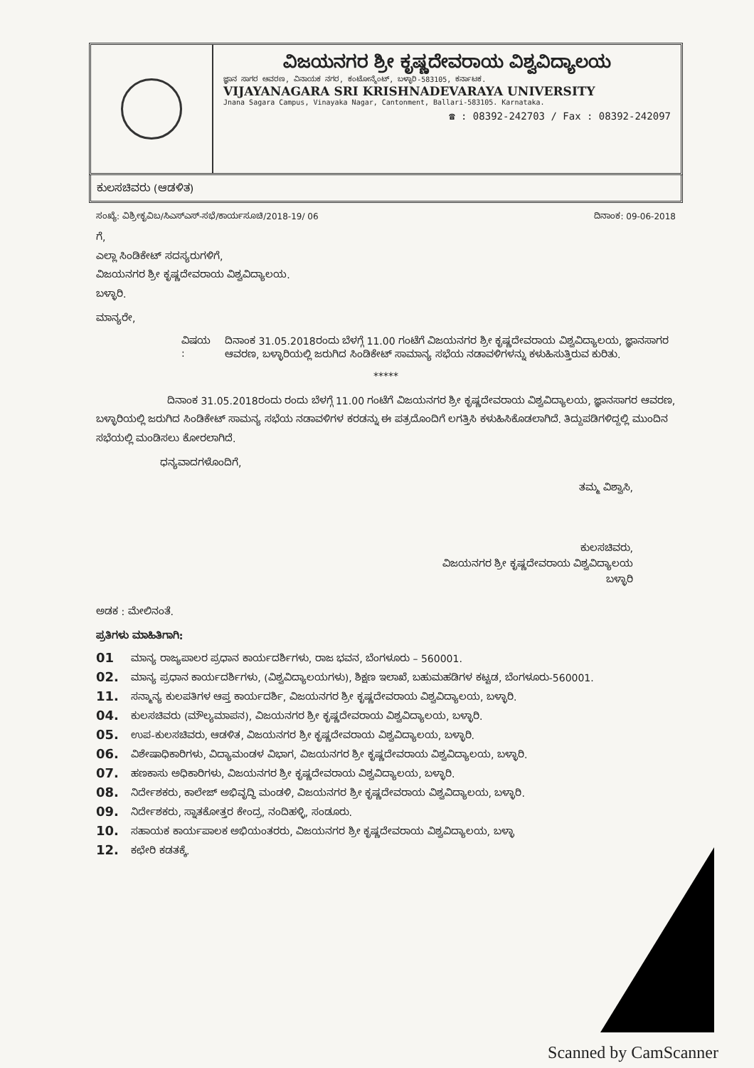ವಿಜಯನಗರ ಶ್ರೀ ಕೃಷ್ಣದೇವರಾಯ ವಿಶ್ವವಿದ್ಯಾಲಯ
ಜ್ಞಾನ ಸಾಗರ ಆವರಣ, ವಿನಾಯಕ ನಗರ, ಕಂಟೋನ್ಮೆಂಟ್, ಬಳ್ಳಾರಿ-583105, ಕರ್ನಾಟಕ.
VIJAYANAGARA SRI KRISHNADEVARAYA UNIVERSITY
Jnana Sagara Campus, Vinayaka Nagar, Cantonment, Ballari-583105. Karnataka.
☎ : 08392-242703 / Fax : 08392-242097
ಕುಲಸಚಿವರು (ಆಡಳಿತ)
ಸಂಖ್ಯೆ: ವಿಶ್ರೀಕೃವಿಬ/ಸಿಎಸ್‌ಎಸ್-ಸಭೆ/ಕಾರ್ಯಸೂಚಿ/2018-19/ 06 ದಿನಾಂಕ: 09-06-2018
ಗೆ,
ಎಲ್ಲಾ ಸಿಂಡಿಕೇಟ್ ಸದಸ್ಯರುಗಳಿಗೆ,
ವಿಜಯನಗರ ಶ್ರೀ ಕೃಷ್ಣದೇವರಾಯ ವಿಶ್ವವಿದ್ಯಾಲಯ.
ಬಳ್ಳಾರಿ.
ಮಾನ್ಯರೇ,
ವಿಷಯ : ದಿನಾಂಕ 31.05.2018ರಂದು ಬೆಳಗ್ಗೆ 11.00 ಗಂಟೆಗೆ ವಿಜಯನಗರ ಶ್ರೀ ಕೃಷ್ಣದೇವರಾಯ ವಿಶ್ವವಿದ್ಯಾಲಯ, ಜ್ಞಾನಸಾಗರ ಆವರಣ, ಬಳ್ಳಾರಿಯಲ್ಲಿ ಜರುಗಿದ ಸಿಂಡಿಕೇಟ್ ಸಾಮಾನ್ಯ ಸಭೆಯ ನಡಾವಳಿಗಳನ್ನು ಕಳುಹಿಸುತ್ತಿರುವ ಕುರಿತು.
*****
ದಿನಾಂಕ 31.05.2018ರಂದು ರಂದು ಬೆಳಗ್ಗೆ 11.00 ಗಂಟೆಗೆ ವಿಜಯನಗರ ಶ್ರೀ ಕೃಷ್ಣದೇವರಾಯ ವಿಶ್ವವಿದ್ಯಾಲಯ, ಜ್ಞಾನಸಾಗರ ಆವರಣ, ಬಳ್ಳಾರಿಯಲ್ಲಿ ಜರುಗಿದ ಸಿಂಡಿಕೇಟ್ ಸಾಮನ್ಯ ಸಭೆಯ ನಡಾವಳಿಗಳ ಕರಡನ್ನು ಈ ಪತ್ರದೊಂದಿಗೆ ಲಗತ್ತಿಸಿ ಕಳುಹಿಸಿಕೊಡಲಾಗಿದೆ. ತಿದ್ದುಪಡಿಗಳಿದ್ದಲ್ಲಿ ಮುಂದಿನ ಸಭೆಯಲ್ಲಿ ಮಂಡಿಸಲು ಕೋರಲಾಗಿದೆ.
ಧನ್ಯವಾದಗಳೊಂದಿಗೆ,
ತಮ್ಮ ವಿಶ್ವಾಸಿ,
ಕುಲಸಚಿವರು,
ವಿಜಯನಗರ ಶ್ರೀ ಕೃಷ್ಣದೇವರಾಯ ವಿಶ್ವವಿದ್ಯಾಲಯ
ಬಳ್ಳಾರಿ
ಅಡಕ : ಮೇಲಿನಂತೆ.
ಪ್ರತಿಗಳು ಮಾಹಿತಿಗಾಗಿ:
01 ಮಾನ್ಯ ರಾಜ್ಯಪಾಲರ ಪ್ರಧಾನ ಕಾರ್ಯದರ್ಶಿಗಳು, ರಾಜ ಭವನ, ಬೆಂಗಳೂರು – 560001.
02. ಮಾನ್ಯ ಪ್ರಧಾನ ಕಾರ್ಯದರ್ಶಿಗಳು, (ವಿಶ್ವವಿದ್ಯಾಲಯಗಳು), ಶಿಕ್ಷಣ ಇಲಾಖೆ, ಬಹುಮಹಡಿಗಳ ಕಟ್ಟಡ, ಬೆಂಗಳೂರು-560001.
11. ಸನ್ಮಾನ್ಯ ಕುಲಪತಿಗಳ ಆಪ್ತ ಕಾರ್ಯದರ್ಶಿ, ವಿಜಯನಗರ ಶ್ರೀ ಕೃಷ್ಣದೇವರಾಯ ವಿಶ್ವವಿದ್ಯಾಲಯ, ಬಳ್ಳಾರಿ.
04. ಕುಲಸಚಿವರು (ಮೌಲ್ಯಮಾಪನ), ವಿಜಯನಗರ ಶ್ರೀ ಕೃಷ್ಣದೇವರಾಯ ವಿಶ್ವವಿದ್ಯಾಲಯ, ಬಳ್ಳಾರಿ.
05. ಉಪ-ಕುಲಸಚಿವರು, ಆಡಳಿತ, ವಿಜಯನಗರ ಶ್ರೀ ಕೃಷ್ಣದೇವರಾಯ ವಿಶ್ವವಿದ್ಯಾಲಯ, ಬಳ್ಳಾರಿ.
06. ವಿಶೇಷಾಧಿಕಾರಿಗಳು, ವಿದ್ಯಾಮಂಡಳ ವಿಭಾಗ, ವಿಜಯನಗರ ಶ್ರೀ ಕೃಷ್ಣದೇವರಾಯ ವಿಶ್ವವಿದ್ಯಾಲಯ, ಬಳ್ಳಾರಿ.
07. ಹಣಕಾಸು ಅಧಿಕಾರಿಗಳು, ವಿಜಯನಗರ ಶ್ರೀ ಕೃಷ್ಣದೇವರಾಯ ವಿಶ್ವವಿದ್ಯಾಲಯ, ಬಳ್ಳಾರಿ.
08. ನಿರ್ದೇಶಕರು, ಕಾಲೇಜ್ ಅಭಿವೃದ್ಧಿ ಮಂಡಳಿ, ವಿಜಯನಗರ ಶ್ರೀ ಕೃಷ್ಣದೇವರಾಯ ವಿಶ್ವವಿದ್ಯಾಲಯ, ಬಳ್ಳಾರಿ.
09. ನಿರ್ದೇಶಕರು, ಸ್ನಾತಕೋತ್ತರ ಕೇಂದ್ರ, ನಂದಿಹಳ್ಳಿ, ಸಂಡೂರು.
10. ಸಹಾಯಕ ಕಾರ್ಯಪಾಲಕ ಅಭಿಯಂತರರು, ವಿಜಯನಗರ ಶ್ರೀ ಕೃಷ್ಣದೇವರಾಯ ವಿಶ್ವವಿದ್ಯಾಲಯ, ಬಳ್ಳಾ
12. ಕಛೇರಿ ಕಡತಕ್ಕೆ.
Scanned by CamScanner